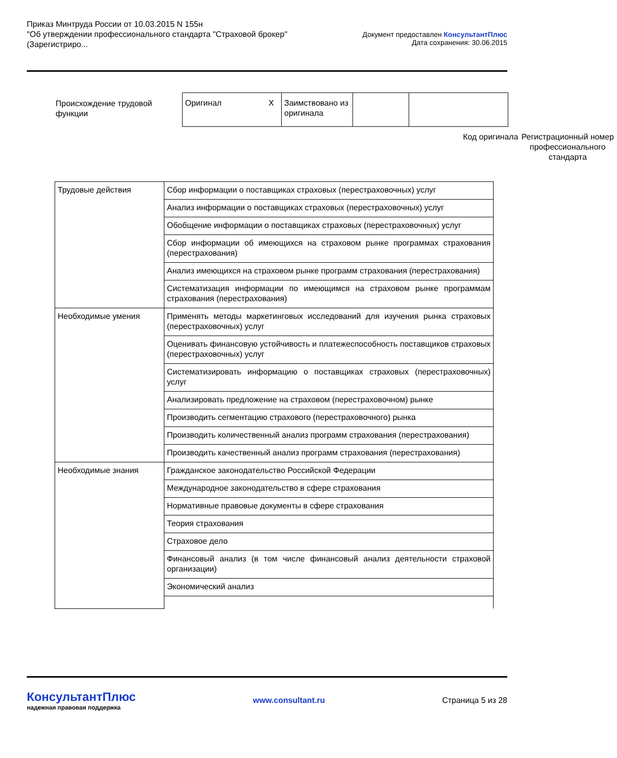Приказ Минтруда России от 10.03.2015 N 155н
"Об утверждении профессионального стандарта "Страховой брокер"
(Зарегистриро...
Документ предоставлен КонсультантПлюс
Дата сохранения: 30.06.2015
Происхождение трудовой функции
| Оригинал | X | Заимствовано из оригинала | | |
Код оригинала
Регистрационный номер профессионального стандарта
| Трудовые действия | Сбор информации о поставщиках страховых (перестраховочных) услуг |
| | Анализ информации о поставщиках страховых (перестраховочных) услуг |
| | Обобщение информации о поставщиках страховых (перестраховочных) услуг |
| | Сбор информации об имеющихся на страховом рынке программах страхования (перестрахования) |
| | Анализ имеющихся на страховом рынке программ страхования (перестрахования) |
| | Систематизация информации по имеющимся на страховом рынке программам страхования (перестрахования) |
| Необходимые умения | Применять методы маркетинговых исследований для изучения рынка страховых (перестраховочных) услуг |
| | Оценивать финансовую устойчивость и платежеспособность поставщиков страховых (перестраховочных) услуг |
| | Систематизировать информацию о поставщиках страховых (перестраховочных) услуг |
| | Анализировать предложение на страховом (перестраховочном) рынке |
| | Производить сегментацию страхового (перестраховочного) рынка |
| | Производить количественный анализ программ страхования (перестрахования) |
| | Производить качественный анализ программ страхования (перестрахования) |
| Необходимые знания | Гражданское законодательство Российской Федерации |
| | Международное законодательство в сфере страхования |
| | Нормативные правовые документы в сфере страхования |
| | Теория страхования |
| | Страховое дело |
| | Финансовый анализ (в том числе финансовый анализ деятельности страховой организации) |
| | Экономический анализ |
КонсультантПлюс
надежная правовая поддержка
www.consultant.ru Страница 5 из 28